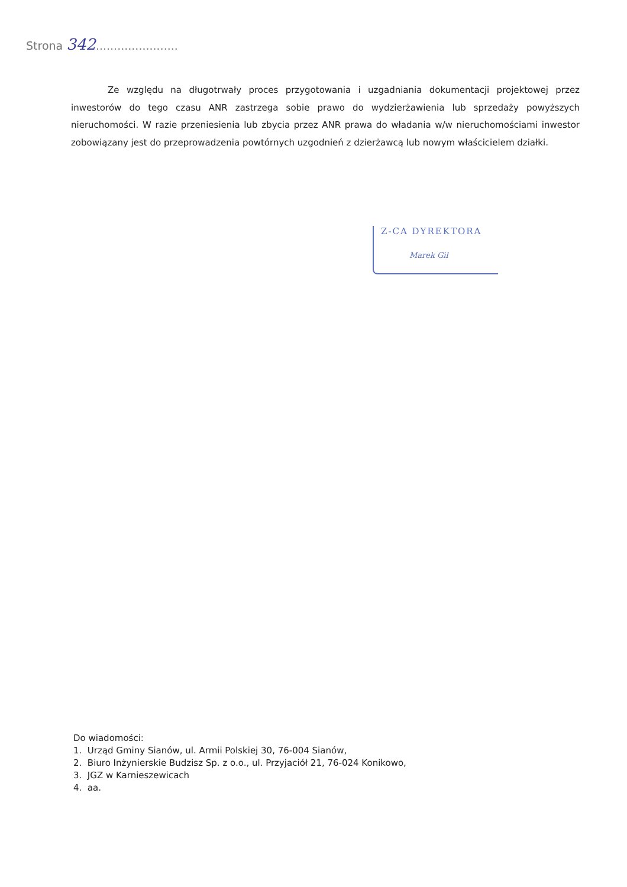Strona 342.......................
Ze względu na długotrwały proces przygotowania i uzgadniania dokumentacji projektowej przez inwestorów do tego czasu ANR zastrzega sobie prawo do wydzierżawienia lub sprzedaży powyższych nieruchomości. W razie przeniesienia lub zbycia przez ANR prawa do władania w/w nieruchomościami inwestor zobowiązany jest do przeprowadzenia powtórnych uzgodnień z dzierżawcą lub nowym właścicielem działki.
Z-CA DYREKTORA
Marek Gil
Do wiadomości:
1. Urząd Gminy Sianów, ul. Armii Polskiej 30, 76-004 Sianów,
2. Biuro Inżynierskie Budzisz Sp. z o.o., ul. Przyjaciół 21, 76-024 Konikowo,
3. JGZ w Karnieszewicach
4. aa.